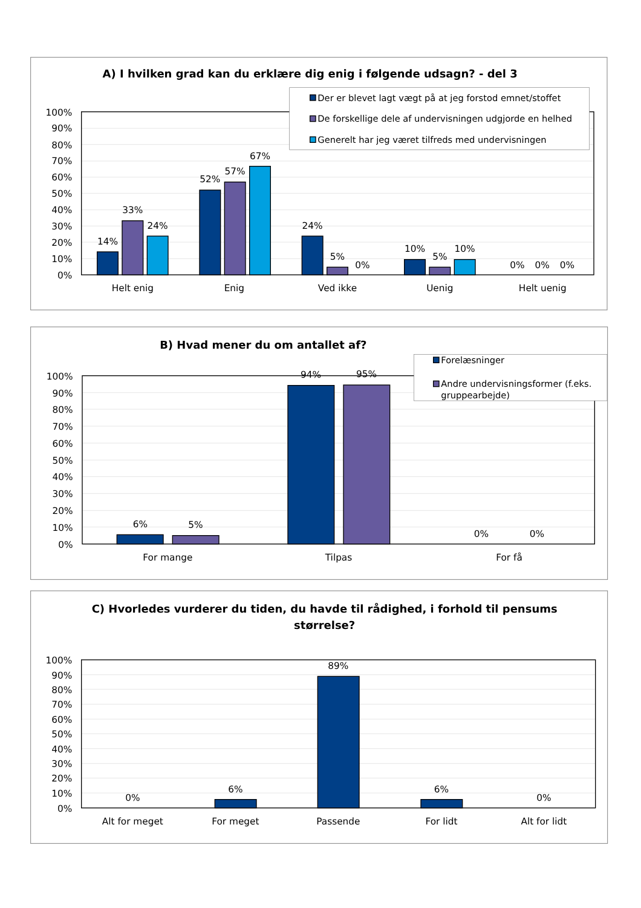A) I hvilken grad kan du erklære dig enig i følgende udsagn? - del 3
100%
90%
80%
70%
60%
50%
40%
30%
20%
10%
0%
14%
33%
24%
52%
57%
67%
24%
5%
0%
10%
5%
10%
0%
0%
0%
Helt enig
Enig
Ved ikke
Uenig
Helt uenig
Der er blevet lagt vægt på at jeg forstod emnet/stoffet
De forskellige dele af undervisningen udgjorde en helhed
Generelt har jeg været tilfreds med undervisningen
B) Hvad mener du om antallet af?
100%
90%
80%
70%
60%
50%
40%
30%
20%
10%
0%
6%
5%
94%
95%
0%
0%
For mange
Tilpas
For få
Forelæsninger
Andre undervisningsformer (f.eks.
gruppearbejde)
C) Hvorledes vurderer du tiden, du havde til rådighed, i forhold til pensums
størrelse?
100%
90%
80%
70%
60%
50%
40%
30%
20%
10%
0%
0%
6%
89%
6%
0%
Alt for meget
For meget
Passende
For lidt
Alt for lidt